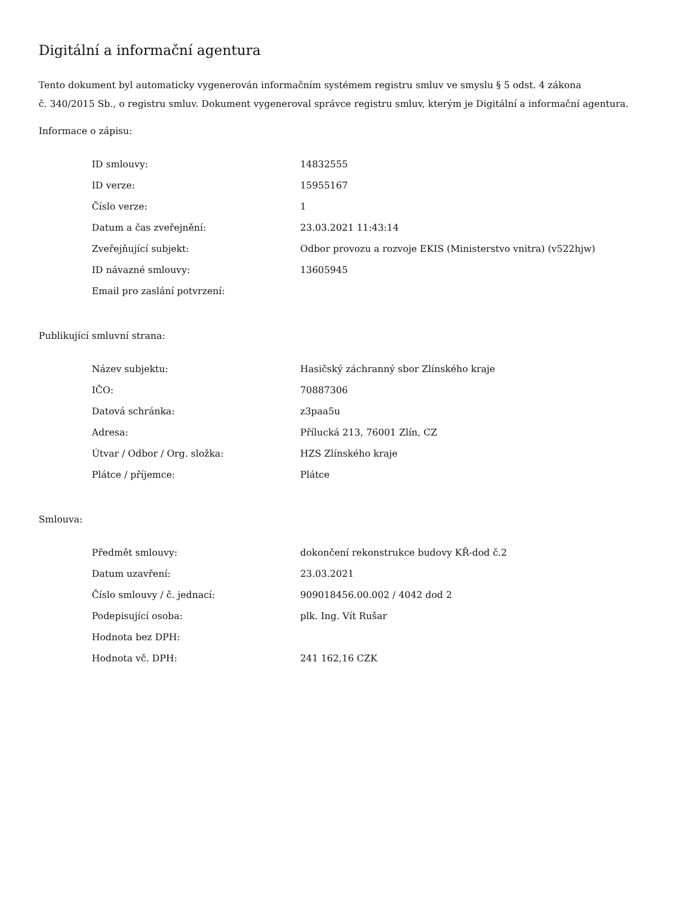Digitální a informační agentura
Tento dokument byl automaticky vygenerován informačním systémem registru smluv ve smyslu § 5 odst. 4 zákona
č. 340/2015 Sb., o registru smluv. Dokument vygeneroval správce registru smluv, kterým je Digitální a informační agentura.
Informace o zápisu:
| ID smlouvy: | 14832555 |
| ID verze: | 15955167 |
| Číslo verze: | 1 |
| Datum a čas zveřejnění: | 23.03.2021 11:43:14 |
| Zveřejňující subjekt: | Odbor provozu a rozvoje EKIS (Ministerstvo vnitra) (v522hjw) |
| ID návazné smlouvy: | 13605945 |
| Email pro zaslání potvrzení: | |
Publikující smluvní strana:
| Název subjektu: | Hasičský záchranný sbor Zlínského kraje |
| IČO: | 70887306 |
| Datová schránka: | z3paa5u |
| Adresa: | Přílucká 213, 76001 Zlín, CZ |
| Útvar / Odbor / Org. složka: | HZS Zlínského kraje |
| Plátce / příjemce: | Plátce |
Smlouva:
| Předmět smlouvy: | dokončení rekonstrukce budovy KŘ-dod č.2 |
| Datum uzavření: | 23.03.2021 |
| Číslo smlouvy / č. jednací: | 909018456.00.002 / 4042 dod 2 |
| Podepisující osoba: | plk. Ing. Vít Rušar |
| Hodnota bez DPH: | |
| Hodnota vč. DPH: | 241 162,16 CZK |